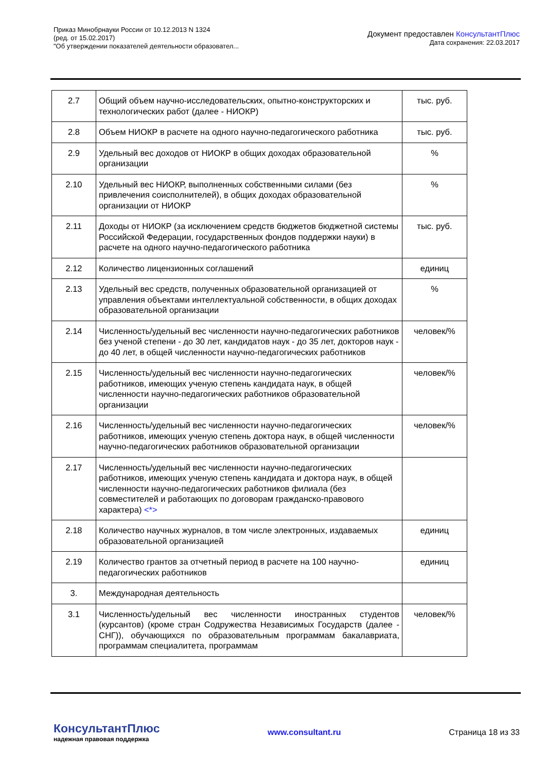Приказ Минобрнауки России от 10.12.2013 N 1324
(ред. от 15.02.2017)
"Об утверждении показателей деятельности образовател...
Документ предоставлен КонсультантПлюс
Дата сохранения: 22.03.2017
| 2.7 | Общий объем научно-исследовательских, опытно-конструкторских и технологических работ (далее - НИОКР) | тыс. руб. |
| 2.8 | Объем НИОКР в расчете на одного научно-педагогического работника | тыс. руб. |
| 2.9 | Удельный вес доходов от НИОКР в общих доходах образовательной организации | % |
| 2.10 | Удельный вес НИОКР, выполненных собственными силами (без привлечения соисполнителей), в общих доходах образовательной организации от НИОКР | % |
| 2.11 | Доходы от НИОКР (за исключением средств бюджетов бюджетной системы Российской Федерации, государственных фондов поддержки науки) в расчете на одного научно-педагогического работника | тыс. руб. |
| 2.12 | Количество лицензионных соглашений | единиц |
| 2.13 | Удельный вес средств, полученных образовательной организацией от управления объектами интеллектуальной собственности, в общих доходах образовательной организации | % |
| 2.14 | Численность/удельный вес численности научно-педагогических работников без ученой степени - до 30 лет, кандидатов наук - до 35 лет, докторов наук - до 40 лет, в общей численности научно-педагогических работников | человек/% |
| 2.15 | Численность/удельный вес численности научно-педагогических работников, имеющих ученую степень кандидата наук, в общей численности научно-педагогических работников образовательной организации | человек/% |
| 2.16 | Численность/удельный вес численности научно-педагогических работников, имеющих ученую степень доктора наук, в общей численности научно-педагогических работников образовательной организации | человек/% |
| 2.17 | Численность/удельный вес численности научно-педагогических работников, имеющих ученую степень кандидата и доктора наук, в общей численности научно-педагогических работников филиала (без совместителей и работающих по договорам гражданско-правового характера) <*> | |
| 2.18 | Количество научных журналов, в том числе электронных, издаваемых образовательной организацией | единиц |
| 2.19 | Количество грантов за отчетный период в расчете на 100 научно-педагогических работников | единиц |
| 3. | Международная деятельность | |
| 3.1 | Численность/удельный вес численности иностранных студентов (курсантов) (кроме стран Содружества Независимых Государств (далее - СНГ)), обучающихся по образовательным программам бакалавриата, программам специалитета, программам | человек/% |
КонсультантПлюс
надежная правовая поддержка
www.consultant.ru Страница 18 из 33